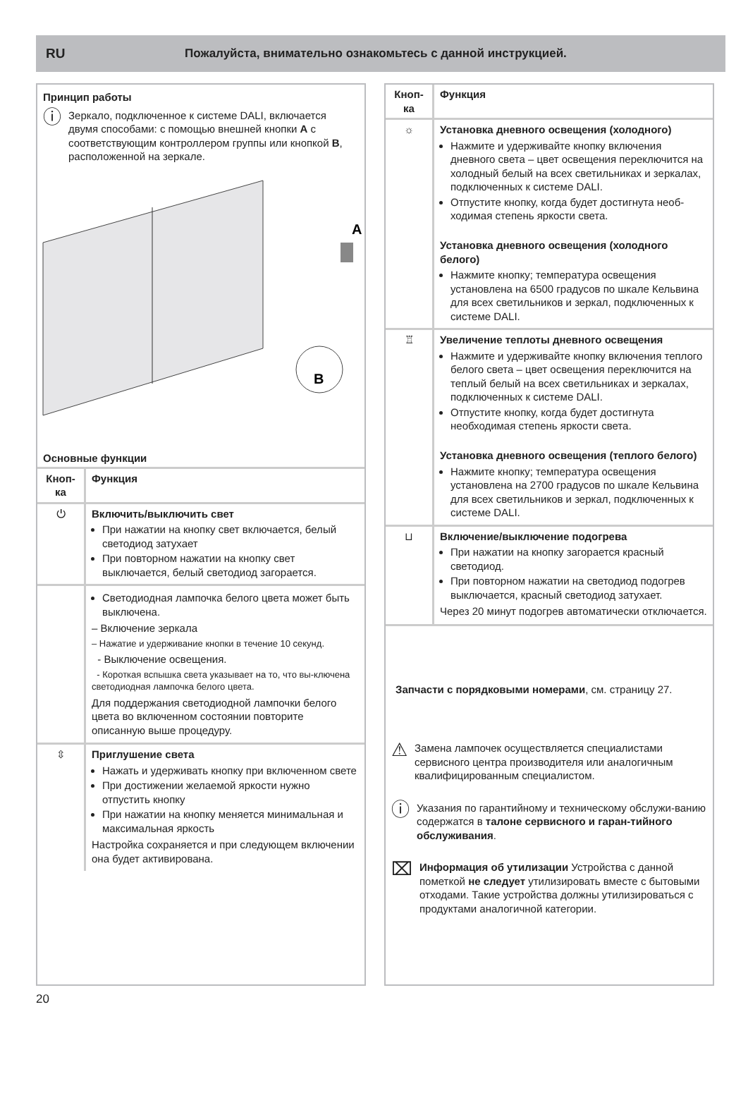RU Пожалуйста, внимательно ознакомьтесь с данной инструкцией.
Принцип работы
ⓘ
Зеркало, подключенное к системе DALI, включается двумя способами: с помощью внешней кнопки A с соответствующим контроллером группы или кнопкой B, расположенной на зеркале.
A
B
Основные функции
| Кноп-ка | Функция |
| --- | --- |
| ⏻ | Включить/выключить свет При нажатии на кнопку свет включается, белый светодиод затухает При повторном нажатии на кнопку свет выключается, белый светодиод загорается. |
| | Светодиодная лампочка белого цвета может быть выключена. – Включение зеркала – Нажатие и удерживание кнопки в течение 10 секунд. - Выключение освещения. - Короткая вспышка света указывает на то, что вы-ключена светодиодная лампочка белого цвета. Для поддержания светодиодной лампочки белого цвета во включенном состоянии повторите описанную выше процедуру. |
| ⇳ | Приглушение света Нажать и удерживать кнопку при включенном свете При достижении желаемой яркости нужно отпустить кнопку При нажатии на кнопку меняется минимальная и максимальная яркость Настройка сохраняется и при следующем включении она будет активирована. |
| Кноп-ка | Функция |
| --- | --- |
| ☼ | Установка дневного освещения (холодного) Нажмите и удерживайте кнопку включения дневного света – цвет освещения переключится на холодный белый на всех светильниках и зеркалах, подключенных к системе DALI. Отпустите кнопку, когда будет достигнута необ-ходимая степень яркости света. Установка дневного освещения (холодного белого) Нажмите кнопку; температура освещения установлена на 6500 градусов по шкале Кельвина для всех светильников и зеркал, подключенных к системе DALI. |
| ♖ | Увеличение теплоты дневного освещения Нажмите и удерживайте кнопку включения теплого белого света – цвет освещения переключится на теплый белый на всех светильниках и зеркалах, подключенных к системе DALI. Отпустите кнопку, когда будет достигнута необходимая степень яркости света. Установка дневного освещения (теплого белого) Нажмите кнопку; температура освещения установлена на 2700 градусов по шкале Кельвина для всех светильников и зеркал, подключенных к системе DALI. |
| ⊔ | Включение/выключение подогрева При нажатии на кнопку загорается красный светодиод. При повторном нажатии на светодиод подогрев выключается, красный светодиод затухает. Через 20 минут подогрев автоматически отключается. |
Запчасти с порядковыми номерами, см. страницу 27.
⚠
Замена лампочек осуществляется специалистами сервисного центра производителя или аналогичным квалифицированным специалистом.
ⓘ
Указания по гарантийному и техническому обслужи-ванию содержатся в талоне сервисного и гаран-тийного обслуживания.
⌧
Информация об утилизации Устройства с данной пометкой не следует утилизировать вместе с бытовыми отходами. Такие устройства должны утилизироваться с продуктами аналогичной категории.
20